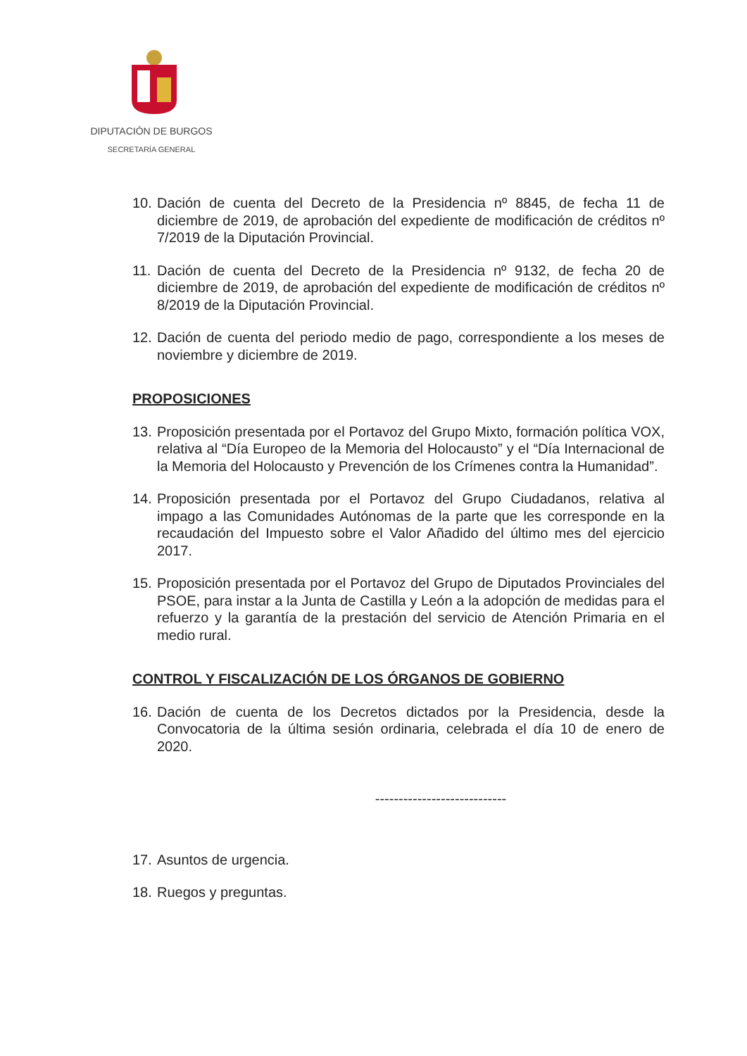DIPUTACIÓN DE BURGOS
SECRETARÍA GENERAL
10. Dación de cuenta del Decreto de la Presidencia nº 8845, de fecha 11 de diciembre de 2019, de aprobación del expediente de modificación de créditos nº 7/2019 de la Diputación Provincial.
11. Dación de cuenta del Decreto de la Presidencia nº 9132, de fecha 20 de diciembre de 2019, de aprobación del expediente de modificación de créditos nº 8/2019 de la Diputación Provincial.
12. Dación de cuenta del periodo medio de pago, correspondiente a los meses de noviembre y diciembre de 2019.
PROPOSICIONES
13. Proposición presentada por el Portavoz del Grupo Mixto, formación política VOX, relativa al “Día Europeo de la Memoria del Holocausto” y el “Día Internacional de la Memoria del Holocausto y Prevención de los Crímenes contra la Humanidad”.
14. Proposición presentada por el Portavoz del Grupo Ciudadanos, relativa al impago a las Comunidades Autónomas de la parte que les corresponde en la recaudación del Impuesto sobre el Valor Añadido del último mes del ejercicio 2017.
15. Proposición presentada por el Portavoz del Grupo de Diputados Provinciales del PSOE, para instar a la Junta de Castilla y León a la adopción de medidas para el refuerzo y la garantía de la prestación del servicio de Atención Primaria en el medio rural.
CONTROL Y FISCALIZACIÓN DE LOS ÓRGANOS DE GOBIERNO
16. Dación de cuenta de los Decretos dictados por la Presidencia, desde la Convocatoria de la última sesión ordinaria, celebrada el día 10 de enero de 2020.
----------------------------
17. Asuntos de urgencia.
18. Ruegos y preguntas.